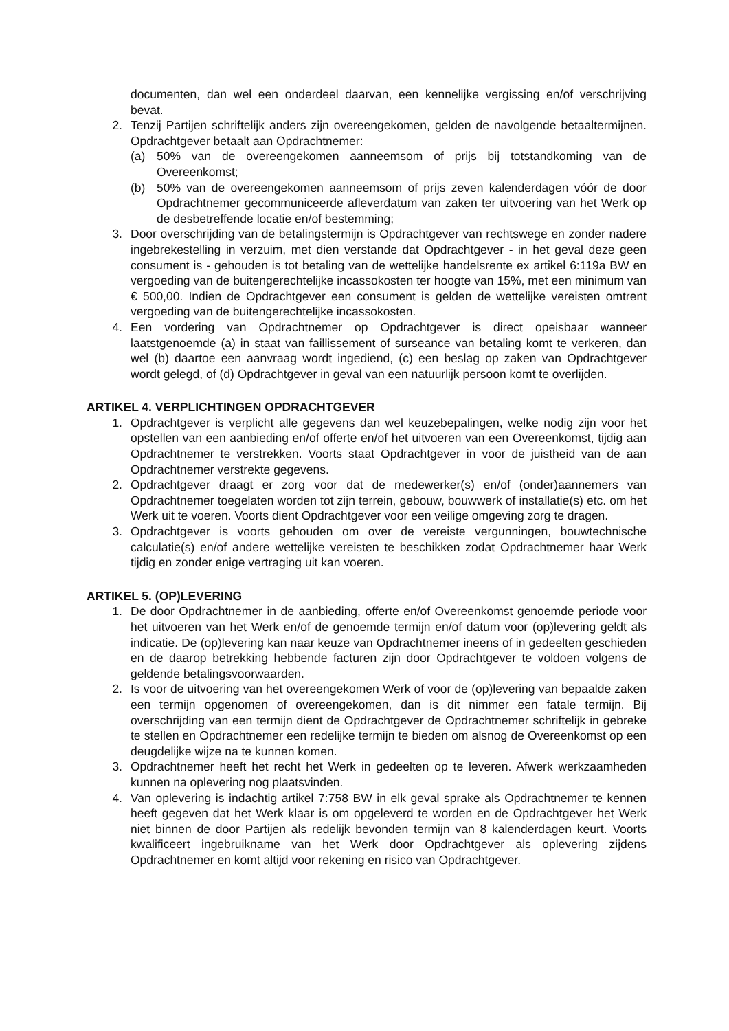documenten, dan wel een onderdeel daarvan, een kennelijke vergissing en/of verschrijving bevat.
2. Tenzij Partijen schriftelijk anders zijn overeengekomen, gelden de navolgende betaaltermijnen. Opdrachtgever betaalt aan Opdrachtnemer:
(a) 50% van de overeengekomen aanneemsom of prijs bij totstandkoming van de Overeenkomst;
(b) 50% van de overeengekomen aanneemsom of prijs zeven kalenderdagen vóór de door Opdrachtnemer gecommuniceerde afleverdatum van zaken ter uitvoering van het Werk op de desbetreffende locatie en/of bestemming;
3. Door overschrijding van de betalingstermijn is Opdrachtgever van rechtswege en zonder nadere ingebrekestelling in verzuim, met dien verstande dat Opdrachtgever - in het geval deze geen consument is - gehouden is tot betaling van de wettelijke handelsrente ex artikel 6:119a BW en vergoeding van de buitengerechtelijke incassokosten ter hoogte van 15%, met een minimum van € 500,00. Indien de Opdrachtgever een consument is gelden de wettelijke vereisten omtrent vergoeding van de buitengerechtelijke incassokosten.
4. Een vordering van Opdrachtnemer op Opdrachtgever is direct opeisbaar wanneer laatstgenoemde (a) in staat van faillissement of surseance van betaling komt te verkeren, dan wel (b) daartoe een aanvraag wordt ingediend, (c) een beslag op zaken van Opdrachtgever wordt gelegd, of (d) Opdrachtgever in geval van een natuurlijk persoon komt te overlijden.
ARTIKEL 4. VERPLICHTINGEN OPDRACHTGEVER
1. Opdrachtgever is verplicht alle gegevens dan wel keuzebepalingen, welke nodig zijn voor het opstellen van een aanbieding en/of offerte en/of het uitvoeren van een Overeenkomst, tijdig aan Opdrachtnemer te verstrekken. Voorts staat Opdrachtgever in voor de juistheid van de aan Opdrachtnemer verstrekte gegevens.
2. Opdrachtgever draagt er zorg voor dat de medewerker(s) en/of (onder)aannemers van Opdrachtnemer toegelaten worden tot zijn terrein, gebouw, bouwwerk of installatie(s) etc. om het Werk uit te voeren. Voorts dient Opdrachtgever voor een veilige omgeving zorg te dragen.
3. Opdrachtgever is voorts gehouden om over de vereiste vergunningen, bouwtechnische calculatie(s) en/of andere wettelijke vereisten te beschikken zodat Opdrachtnemer haar Werk tijdig en zonder enige vertraging uit kan voeren.
ARTIKEL 5. (OP)LEVERING
1. De door Opdrachtnemer in de aanbieding, offerte en/of Overeenkomst genoemde periode voor het uitvoeren van het Werk en/of de genoemde termijn en/of datum voor (op)levering geldt als indicatie. De (op)levering kan naar keuze van Opdrachtnemer ineens of in gedeelten geschieden en de daarop betrekking hebbende facturen zijn door Opdrachtgever te voldoen volgens de geldende betalingsvoorwaarden.
2. Is voor de uitvoering van het overeengekomen Werk of voor de (op)levering van bepaalde zaken een termijn opgenomen of overeengekomen, dan is dit nimmer een fatale termijn. Bij overschrijding van een termijn dient de Opdrachtgever de Opdrachtnemer schriftelijk in gebreke te stellen en Opdrachtnemer een redelijke termijn te bieden om alsnog de Overeenkomst op een deugdelijke wijze na te kunnen komen.
3. Opdrachtnemer heeft het recht het Werk in gedeelten op te leveren. Afwerk werkzaamheden kunnen na oplevering nog plaatsvinden.
4. Van oplevering is indachtig artikel 7:758 BW in elk geval sprake als Opdrachtnemer te kennen heeft gegeven dat het Werk klaar is om opgeleverd te worden en de Opdrachtgever het Werk niet binnen de door Partijen als redelijk bevonden termijn van 8 kalenderdagen keurt. Voorts kwalificeert ingebruikname van het Werk door Opdrachtgever als oplevering zijdens Opdrachtnemer en komt altijd voor rekening en risico van Opdrachtgever.